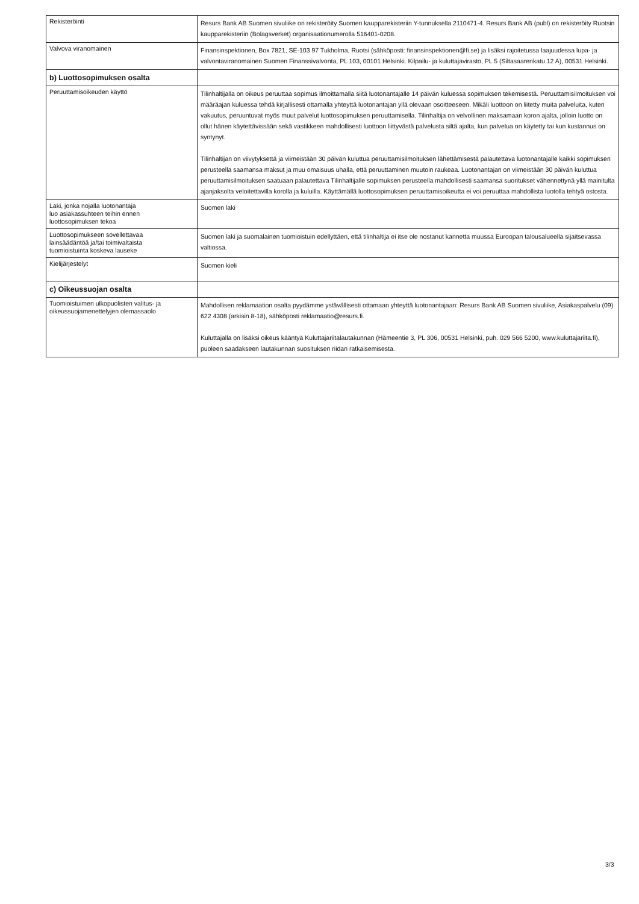| Rekisteröinti | Resurs Bank AB Suomen sivuliike on rekisteröity Suomen kaupparekisteriin Y-tunnuksella 2110471-4. Resurs Bank AB (publ) on rekisteröity Ruotsin kaupparekisteriin (Bolagsverket) organisaationumerolla 516401-0208. |
| Valvova viranomainen | Finansinspektionen, Box 7821, SE-103 97 Tukholma, Ruotsi (sähköposti: finansinspektionen@fi.se) ja lisäksi rajoitetussa laajuudessa lupa- ja valvontaviranomainen Suomen Finanssivalvonta, PL 103, 00101 Helsinki. Kilpailu- ja kuluttajavirasto, PL 5 (Siltasaarenkatu 12 A), 00531 Helsinki. |
| b) Luottosopimuksen osalta | |
| Peruuttamisoikeuden käyttö | Tilinhaltijalla on oikeus peruuttaa sopimus ilmoittamalla siitä luotonantajalle 14 päivän kuluessa sopimuksen tekemisestä. Peruuttamisilmoituksen voi määräajan kuluessa tehdä kirjallisesti ottamalla yhteyttä luotonantajan yllä olevaan osoitteeseen. Mikäli luottoon on liitetty muita palveluita, kuten vakuutus, peruuntuvat myös muut palvelut luottosopimuksen peruuttamisella. Tilinhaltija on velvollinen maksamaan koron ajalta, jolloin luotto on ollut hänen käytettävissään sekä vastikkeen mahdollisesti luottoon liittyvästä palvelusta siltä ajalta, kun palvelua on käytetty tai kun kustannus on syntynyt. Tilinhaltijan on viivytyksettä ja viimeistään 30 päivän kuluttua peruuttamisilmoituksen lähettämisestä palautettava luotonantajalle kaikki sopimuksen perusteella saamansa maksut ja muu omaisuus uhalla, että peruuttaminen muutoin raukeaa. Luotonantajan on viimeistään 30 päivän kuluttua peruuttamisilmoituksen saatuaan palautettava Tilinhaltijalle sopimuksen perusteella mahdollisesti saamansa suoritukset vähennettynä yllä mainitulta ajanjaksolta veloitettavilla korolla ja kuluilla. Käyttämällä luottosopimuksen peruuttamisoikeutta ei voi peruuttaa mahdollista luotolla tehtyä ostosta. |
| Laki, jonka nojalla luotonantaja luo asiakassuhteen teihin ennen luottosopimuksen tekoa | Suomen laki |
| Luottosopimukseen sovellettavaa lainsäädäntöä ja/tai toimivaltaista tuomioistuinta koskeva lauseke | Suomen laki ja suomalainen tuomioistuin edellyttäen, että tilinhaltija ei itse ole nostanut kannetta muussa Euroopan talousalueella sijaitsevassa valtiossa. |
| Kielijärjestelyt | Suomen kieli |
| c) Oikeussuojan osalta | |
| Tuomioistuimen ulkopuolisten valitus- ja oikeussuojamenettelyjen olemassaolo | Mahdollisen reklamaation osalta pyydämme ystävällisesti ottamaan yhteyttä luotonantajaan: Resurs Bank AB Suomen sivuliike, Asiakaspalvelu (09) 622 4308 (arkisin 8-18), sähköposti reklamaatio@resurs.fi. Kuluttajalla on lisäksi oikeus kääntyä Kuluttajariitalautakunnan (Hämeentie 3, PL 306, 00531 Helsinki, puh. 029 566 5200, www.kuluttajariita.fi), puoleen saadakseen lautakunnan suosituksen riidan ratkaisemisesta. |
3/3